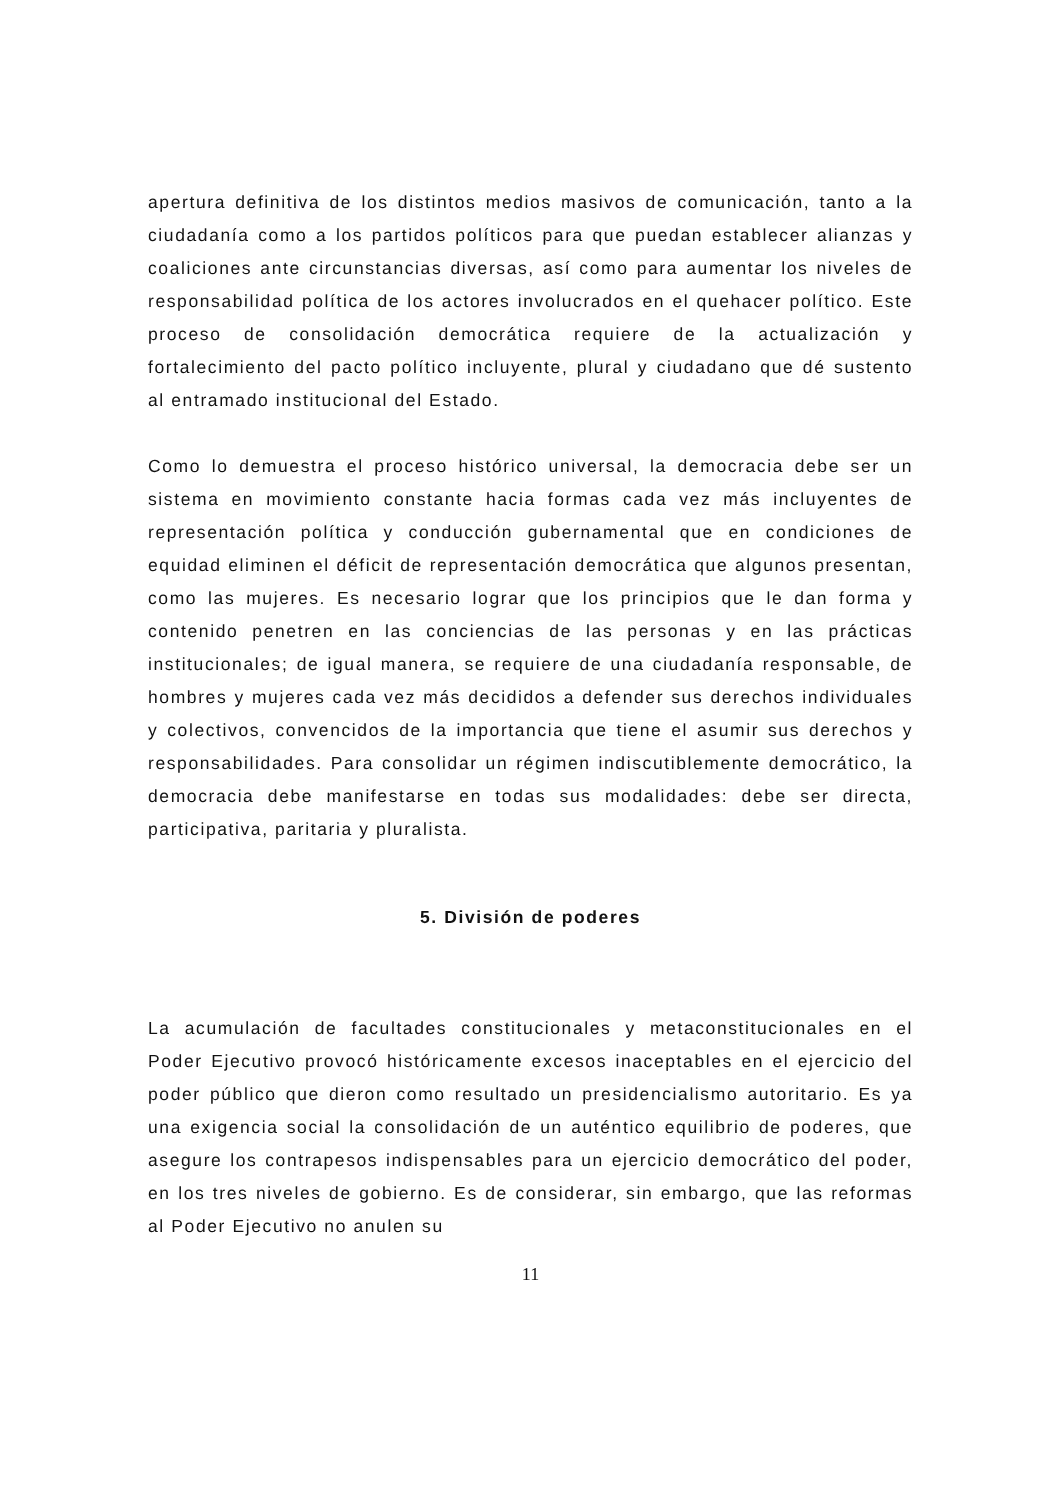apertura definitiva de los distintos medios masivos de comunicación, tanto a la ciudadanía como a los partidos políticos para que puedan establecer alianzas y coaliciones ante circunstancias diversas, así como para aumentar los niveles de responsabilidad política de los actores involucrados en el quehacer político. Este proceso de consolidación democrática requiere de la actualización y fortalecimiento del pacto político incluyente, plural y ciudadano que dé sustento al entramado institucional del Estado.
Como lo demuestra el proceso histórico universal, la democracia debe ser un sistema en movimiento constante hacia formas cada vez más incluyentes de representación política y conducción gubernamental que en condiciones de equidad eliminen el déficit de representación democrática que algunos presentan, como las mujeres. Es necesario lograr que los principios que le dan forma y contenido penetren en las conciencias de las personas y en las prácticas institucionales; de igual manera, se requiere de una ciudadanía responsable, de hombres y mujeres cada vez más decididos a defender sus derechos individuales y colectivos, convencidos de la importancia que tiene el asumir sus derechos y responsabilidades. Para consolidar un régimen indiscutiblemente democrático, la democracia debe manifestarse en todas sus modalidades: debe ser directa, participativa, paritaria y pluralista.
5. División de poderes
La acumulación de facultades constitucionales y metaconstitucionales en el Poder Ejecutivo provocó históricamente excesos inaceptables en el ejercicio del poder público que dieron como resultado un presidencialismo autoritario. Es ya una exigencia social la consolidación de un auténtico equilibrio de poderes, que asegure los contrapesos indispensables para un ejercicio democrático del poder, en los tres niveles de gobierno. Es de considerar, sin embargo, que las reformas al Poder Ejecutivo no anulen su
11